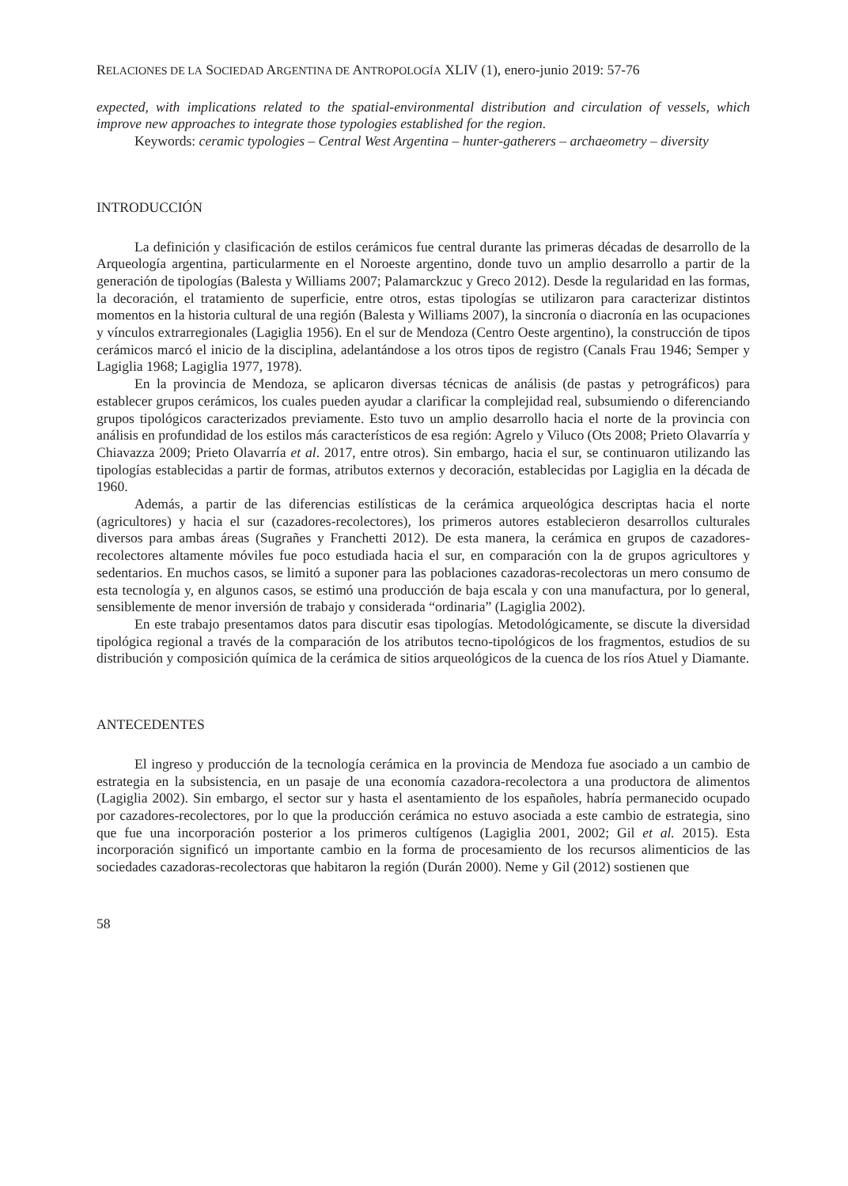RELACIONES DE LA SOCIEDAD ARGENTINA DE ANTROPOLOGÍA XLIV (1), enero-junio 2019: 57-76
expected, with implications related to the spatial-environmental distribution and circulation of vessels, which improve new approaches to integrate those typologies established for the region.
Keywords: ceramic typologies – Central West Argentina – hunter-gatherers – archaeometry – diversity
INTRODUCCIÓN
La definición y clasificación de estilos cerámicos fue central durante las primeras décadas de desarrollo de la Arqueología argentina, particularmente en el Noroeste argentino, donde tuvo un amplio desarrollo a partir de la generación de tipologías (Balesta y Williams 2007; Palamarckzuc y Greco 2012). Desde la regularidad en las formas, la decoración, el tratamiento de superficie, entre otros, estas tipologías se utilizaron para caracterizar distintos momentos en la historia cultural de una región (Balesta y Williams 2007), la sincronía o diacronía en las ocupaciones y vínculos extrarregionales (Lagiglia 1956). En el sur de Mendoza (Centro Oeste argentino), la construcción de tipos cerámicos marcó el inicio de la disciplina, adelantándose a los otros tipos de registro (Canals Frau 1946; Semper y Lagiglia 1968; Lagiglia 1977, 1978).
En la provincia de Mendoza, se aplicaron diversas técnicas de análisis (de pastas y petrográficos) para establecer grupos cerámicos, los cuales pueden ayudar a clarificar la complejidad real, subsumiendo o diferenciando grupos tipológicos caracterizados previamente. Esto tuvo un amplio desarrollo hacia el norte de la provincia con análisis en profundidad de los estilos más característicos de esa región: Agrelo y Viluco (Ots 2008; Prieto Olavarría y Chiavazza 2009; Prieto Olavarría et al. 2017, entre otros). Sin embargo, hacia el sur, se continuaron utilizando las tipologías establecidas a partir de formas, atributos externos y decoración, establecidas por Lagiglia en la década de 1960.
Además, a partir de las diferencias estilísticas de la cerámica arqueológica descriptas hacia el norte (agricultores) y hacia el sur (cazadores-recolectores), los primeros autores establecieron desarrollos culturales diversos para ambas áreas (Sugrañes y Franchetti 2012). De esta manera, la cerámica en grupos de cazadores-recolectores altamente móviles fue poco estudiada hacia el sur, en comparación con la de grupos agricultores y sedentarios. En muchos casos, se limitó a suponer para las poblaciones cazadoras-recolectoras un mero consumo de esta tecnología y, en algunos casos, se estimó una producción de baja escala y con una manufactura, por lo general, sensiblemente de menor inversión de trabajo y considerada “ordinaria” (Lagiglia 2002).
En este trabajo presentamos datos para discutir esas tipologías. Metodológicamente, se discute la diversidad tipológica regional a través de la comparación de los atributos tecno-tipológicos de los fragmentos, estudios de su distribución y composición química de la cerámica de sitios arqueológicos de la cuenca de los ríos Atuel y Diamante.
ANTECEDENTES
El ingreso y producción de la tecnología cerámica en la provincia de Mendoza fue asociado a un cambio de estrategia en la subsistencia, en un pasaje de una economía cazadora-recolectora a una productora de alimentos (Lagiglia 2002). Sin embargo, el sector sur y hasta el asentamiento de los españoles, habría permanecido ocupado por cazadores-recolectores, por lo que la producción cerámica no estuvo asociada a este cambio de estrategia, sino que fue una incorporación posterior a los primeros cultígenos (Lagiglia 2001, 2002; Gil et al. 2015). Esta incorporación significó un importante cambio en la forma de procesamiento de los recursos alimenticios de las sociedades cazadoras-recolectoras que habitaron la región (Durán 2000). Neme y Gil (2012) sostienen que
58